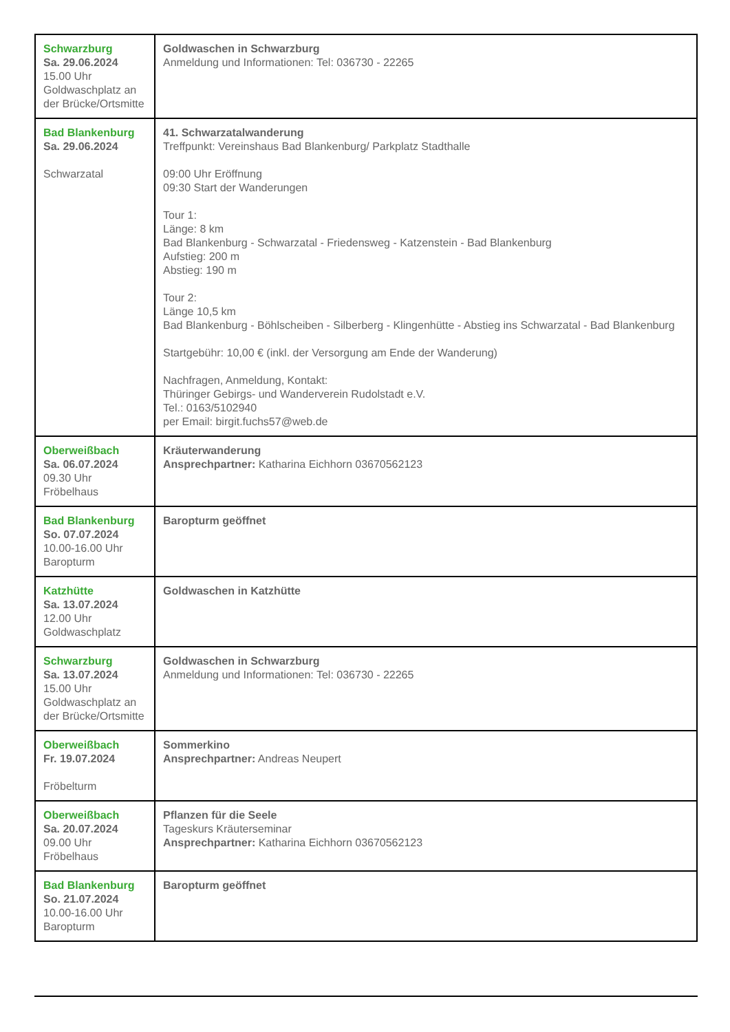| Schwarzburg Sa. 29.06.2024 15.00 Uhr Goldwaschplatz an der Brücke/Ortsmitte | Goldwaschen in Schwarzburg Anmeldung und Informationen: Tel: 036730 - 22265 |
| Bad Blankenburg Sa. 29.06.2024 Schwarzatal | 41. Schwarzatalwanderung Treffpunkt: Vereinshaus Bad Blankenburg/ Parkplatz Stadthalle 09:00 Uhr Eröffnung 09:30 Start der Wanderungen Tour 1: Länge: 8 km Bad Blankenburg - Schwarzatal - Friedensweg - Katzenstein - Bad Blankenburg Aufstieg: 200 m Abstieg: 190 m Tour 2: Länge 10,5 km Bad Blankenburg - Böhlscheiben - Silberberg - Klingenhütte - Abstieg ins Schwarzatal - Bad Blankenburg Startgebühr: 10,00 € (inkl. der Versorgung am Ende der Wanderung) Nachfragen, Anmeldung, Kontakt: Thüringer Gebirgs- und Wanderverein Rudolstadt e.V. Tel.: 0163/5102940 per Email: birgit.fuchs57@web.de |
| Oberweißbach Sa. 06.07.2024 09.30 Uhr Fröbelhaus | Kräuterwanderung Ansprechpartner: Katharina Eichhorn 03670562123 |
| Bad Blankenburg So. 07.07.2024 10.00-16.00 Uhr Baropturm | Baropturm geöffnet |
| Katzhütte Sa. 13.07.2024 12.00 Uhr Goldwaschplatz | Goldwaschen in Katzhütte |
| Schwarzburg Sa. 13.07.2024 15.00 Uhr Goldwaschplatz an der Brücke/Ortsmitte | Goldwaschen in Schwarzburg Anmeldung und Informationen: Tel: 036730 - 22265 |
| Oberweißbach Fr. 19.07.2024 Fröbelturm | Sommerkino Ansprechpartner: Andreas Neupert |
| Oberweißbach Sa. 20.07.2024 09.00 Uhr Fröbelhaus | Pflanzen für die Seele Tageskurs Kräuterseminar Ansprechpartner: Katharina Eichhorn 03670562123 |
| Bad Blankenburg So. 21.07.2024 10.00-16.00 Uhr Baropturm | Baropturm geöffnet |